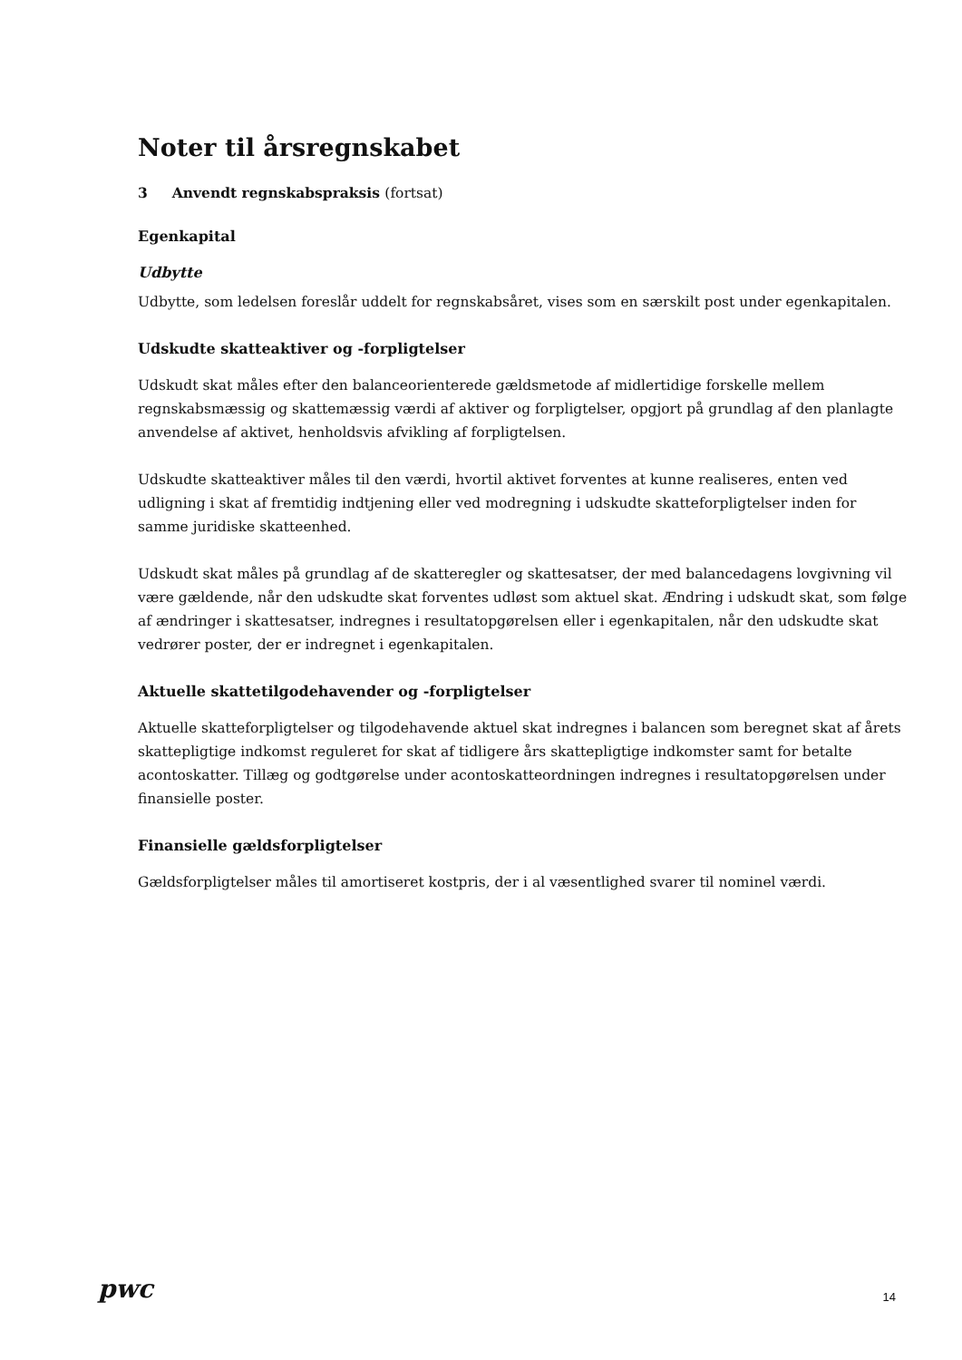Noter til årsregnskabet
3 Anvendt regnskabspraksis (fortsat)
Egenkapital
Udbytte
Udbytte, som ledelsen foreslår uddelt for regnskabsåret, vises som en særskilt post under egenkapitalen.
Udskudte skatteaktiver og -forpligtelser
Udskudt skat måles efter den balanceorienterede gældsmetode af midlertidige forskelle mellem regnskabsmæssig og skattemæssig værdi af aktiver og forpligtelser, opgjort på grundlag af den planlagte anvendelse af aktivet, henholdsvis afvikling af forpligtelsen.
Udskudte skatteaktiver måles til den værdi, hvortil aktivet forventes at kunne realiseres, enten ved udligning i skat af fremtidig indtjening eller ved modregning i udskudte skatteforpligtelser inden for samme juridiske skatteenhed.
Udskudt skat måles på grundlag af de skatteregler og skattesatser, der med balancedagens lovgivning vil være gældende, når den udskudte skat forventes udløst som aktuel skat. Ændring i udskudt skat, som følge af ændringer i skattesatser, indregnes i resultatopgørelsen eller i egenkapitalen, når den udskudte skat vedrører poster, der er indregnet i egenkapitalen.
Aktuelle skattetilgodehavender og -forpligtelser
Aktuelle skatteforpligtelser og tilgodehavende aktuel skat indregnes i balancen som beregnet skat af årets skattepligtige indkomst reguleret for skat af tidligere års skattepligtige indkomster samt for betalte acontoskatter. Tillæg og godtgørelse under acontoskatteordningen indregnes i resultatopgørelsen under finansielle poster.
Finansielle gældsforpligtelser
Gældsforpligtelser måles til amortiseret kostpris, der i al væsentlighed svarer til nominel værdi.
pwc 14